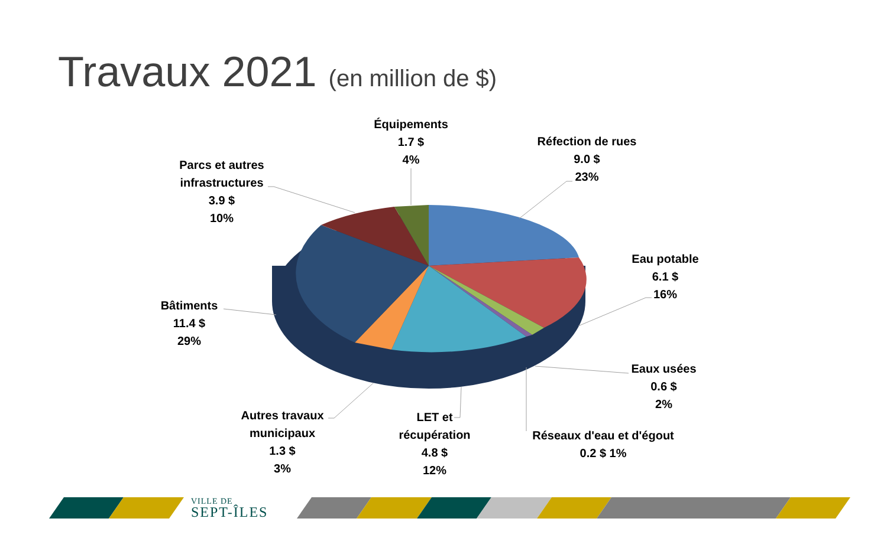Travaux 2021 (en million de $)
Équipements
1.7 $
4%
Réfection de rues
9.0 $
23%
Parcs et autres infrastructures
3.9 $
10%
Eau potable
6.1 $
16%
Bâtiments
11.4 $
29%
Eaux usées
0.6 $
2%
Autres travaux municipaux
1.3 $
3%
LET et récupération
4.8 $
12%
Réseaux d'eau et d'égout
0.2 $ 1%
VILLE DE
SEPT-ÎLES